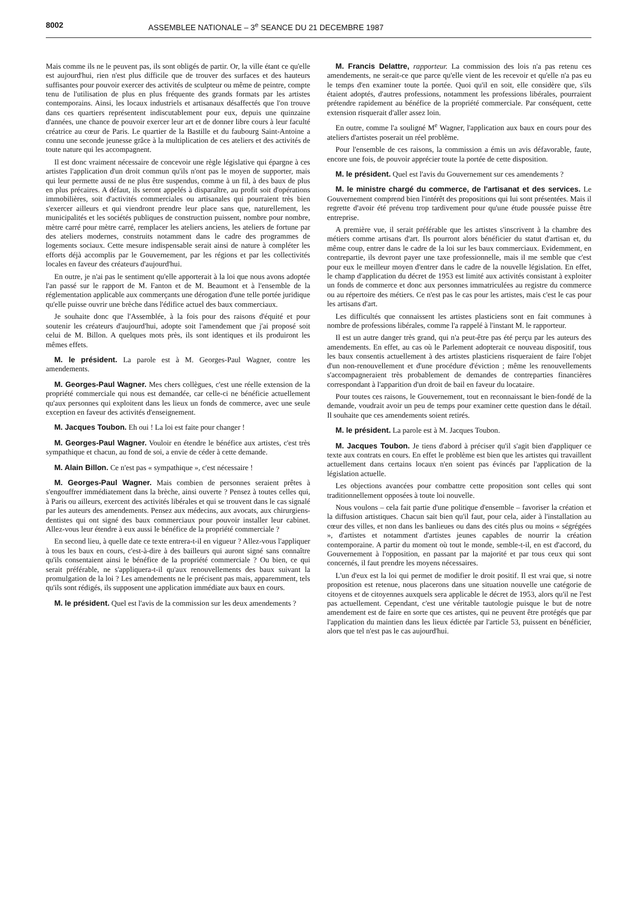8002 ASSEMBLEE NATIONALE – 3<sup>e</sup> SEANCE DU 21 DECEMBRE 1987
Mais comme ils ne le peuvent pas, ils sont obligés de partir. Or, la ville étant ce qu'elle est aujourd'hui, rien n'est plus difficile que de trouver des surfaces et des hauteurs suffisantes pour pouvoir exercer des activités de sculpteur ou même de peintre, compte tenu de l'utilisation de plus en plus fréquente des grands formats par les artistes contemporains. Ainsi, les locaux industriels et artisanaux désaffectés que l'on trouve dans ces quartiers représentent indiscutablement pour eux, depuis une quinzaine d'années, une chance de pouvoir exercer leur art et de donner libre cours à leur faculté créatrice au cœur de Paris. Le quartier de la Bastille et du faubourg Saint-Antoine a connu une seconde jeunesse grâce à la multiplication de ces ateliers et des activités de toute nature qui les accompagnent.
Il est donc vraiment nécessaire de concevoir une règle législative qui épargne à ces artistes l'application d'un droit commun qu'ils n'ont pas le moyen de supporter, mais qui leur permette aussi de ne plus être suspendus, comme à un fil, à des baux de plus en plus précaires. A défaut, ils seront appelés à disparaître, au profit soit d'opérations immobilières, soit d'activités commerciales ou artisanales qui pourraient très bien s'exercer ailleurs et qui viendront prendre leur place sans que, naturellement, les municipalités et les sociétés publiques de construction puissent, nombre pour nombre, mètre carré pour mètre carré, remplacer les ateliers anciens, les ateliers de fortune par des ateliers modernes, construits notamment dans le cadre des programmes de logements sociaux. Cette mesure indispensable serait ainsi de nature à compléter les efforts déjà accomplis par le Gouvernement, par les régions et par les collectivités locales en faveur des créateurs d'aujourd'hui.
En outre, je n'ai pas le sentiment qu'elle apporterait à la loi que nous avons adoptée l'an passé sur le rapport de M. Fanton et de M. Beaumont et à l'ensemble de la réglementation applicable aux commerçants une dérogation d'une telle portée juridique qu'elle puisse ouvrir une brèche dans l'édifice actuel des baux commerciaux.
Je souhaite donc que l'Assemblée, à la fois pour des raisons d'équité et pour soutenir les créateurs d'aujourd'hui, adopte soit l'amendement que j'ai proposé soit celui de M. Billon. A quelques mots près, ils sont identiques et ils produiront les mêmes effets.
M. le président. La parole est à M. Georges-Paul Wagner, contre les amendements.
M. Georges-Paul Wagner. Mes chers collègues, c'est une réelle extension de la propriété commerciale qui nous est demandée, car celle-ci ne bénéficie actuellement qu'aux personnes qui exploitent dans les lieux un fonds de commerce, avec une seule exception en faveur des activités d'enseignement.
M. Jacques Toubon. Eh oui ! La loi est faite pour changer !
M. Georges-Paul Wagner. Vouloir en étendre le bénéfice aux artistes, c'est très sympathique et chacun, au fond de soi, a envie de céder à cette demande.
M. Alain Billon. Ce n'est pas « sympathique », c'est nécessaire !
M. Georges-Paul Wagner. Mais combien de personnes seraient prêtes à s'engouffrer immédiatement dans la brèche, ainsi ouverte ? Pensez à toutes celles qui, à Paris ou ailleurs, exercent des activités libérales et qui se trouvent dans le cas signalé par les auteurs des amendements. Pensez aux médecins, aux avocats, aux chirurgiens-dentistes qui ont signé des baux commerciaux pour pouvoir installer leur cabinet. Allez-vous leur étendre à eux aussi le bénéfice de la propriété commerciale ?
En second lieu, à quelle date ce texte entrera-t-il en vigueur ? Allez-vous l'appliquer à tous les baux en cours, c'est-à-dire à des bailleurs qui auront signé sans connaître qu'ils consentaient ainsi le bénéfice de la propriété commerciale ? Ou bien, ce qui serait préférable, ne s'appliquera-t-il qu'aux renouvellements des baux suivant la promulgation de la loi ? Les amendements ne le précisent pas mais, apparemment, tels qu'ils sont rédigés, ils supposent une application immédiate aux baux en cours.
M. le président. Quel est l'avis de la commission sur les deux amendements ?
M. Francis Delattre, rapporteur. La commission des lois n'a pas retenu ces amendements, ne serait-ce que parce qu'elle vient de les recevoir et qu'elle n'a pas eu le temps d'en examiner toute la portée. Quoi qu'il en soit, elle considère que, s'ils étaient adoptés, d'autres professions, notamment les professions libérales, pourraient prétendre rapidement au bénéfice de la propriété commerciale. Par conséquent, cette extension risquerait d'aller assez loin.
En outre, comme l'a souligné M<sup>e</sup> Wagner, l'application aux baux en cours pour des ateliers d'artistes poserait un réel problème.
Pour l'ensemble de ces raisons, la commission a émis un avis défavorable, faute, encore une fois, de pouvoir apprécier toute la portée de cette disposition.
M. le président. Quel est l'avis du Gouvernement sur ces amendements ?
M. le ministre chargé du commerce, de l'artisanat et des services. Le Gouvernement comprend bien l'intérêt des propositions qui lui sont présentées. Mais il regrette d'avoir été prévenu trop tardivement pour qu'une étude poussée puisse être entreprise.
A première vue, il serait préférable que les artistes s'inscrivent à la chambre des métiers comme artisans d'art. Ils pourront alors bénéficier du statut d'artisan et, du même coup, entrer dans le cadre de la loi sur les baux commerciaux. Evidemment, en contrepartie, ils devront payer une taxe professionnelle, mais il me semble que c'est pour eux le meilleur moyen d'entrer dans le cadre de la nouvelle législation. En effet, le champ d'application du décret de 1953 est limité aux activités consistant à exploiter un fonds de commerce et donc aux personnes immatriculées au registre du commerce ou au répertoire des métiers. Ce n'est pas le cas pour les artistes, mais c'est le cas pour les artisans d'art.
Les difficultés que connaissent les artistes plasticiens sont en fait communes à nombre de professions libérales, comme l'a rappelé à l'instant M. le rapporteur.
Il est un autre danger très grand, qui n'a peut-être pas été perçu par les auteurs des amendements. En effet, au cas où le Parlement adopterait ce nouveau dispositif, tous les baux consentis actuellement à des artistes plasticiens risqueraient de faire l'objet d'un non-renouvellement et d'une procédure d'éviction ; même les renouvellements s'accompagneraient très probablement de demandes de contreparties financières correspondant à l'apparition d'un droit de bail en faveur du locataire.
Pour toutes ces raisons, le Gouvernement, tout en reconnaissant le bien-fondé de la demande, voudrait avoir un peu de temps pour examiner cette question dans le détail. Il souhaite que ces amendements soient retirés.
M. le président. La parole est à M. Jacques Toubon.
M. Jacques Toubon. Je tiens d'abord à préciser qu'il s'agit bien d'appliquer ce texte aux contrats en cours. En effet le problème est bien que les artistes qui travaillent actuellement dans certains locaux n'en soient pas évincés par l'application de la législation actuelle.
Les objections avancées pour combattre cette proposition sont celles qui sont traditionnellement opposées à toute loi nouvelle.
Nous voulons – cela fait partie d'une politique d'ensemble – favoriser la création et la diffusion artistiques. Chacun sait bien qu'il faut, pour cela, aider à l'installation au cœur des villes, et non dans les banlieues ou dans des cités plus ou moins « ségrégées », d'artistes et notamment d'artistes jeunes capables de nourrir la création contemporaine. A partir du moment où tout le monde, semble-t-il, en est d'accord, du Gouvernement à l'opposition, en passant par la majorité et par tous ceux qui sont concernés, il faut prendre les moyens nécessaires.
L'un d'eux est la loi qui permet de modifier le droit positif. Il est vrai que, si notre proposition est retenue, nous placerons dans une situation nouvelle une catégorie de citoyens et de citoyennes auxquels sera applicable le décret de 1953, alors qu'il ne l'est pas actuellement. Cependant, c'est une véritable tautologie puisque le but de notre amendement est de faire en sorte que ces artistes, qui ne peuvent être protégés que par l'application du maintien dans les lieux édictée par l'article 53, puissent en bénéficier, alors que tel n'est pas le cas aujourd'hui.